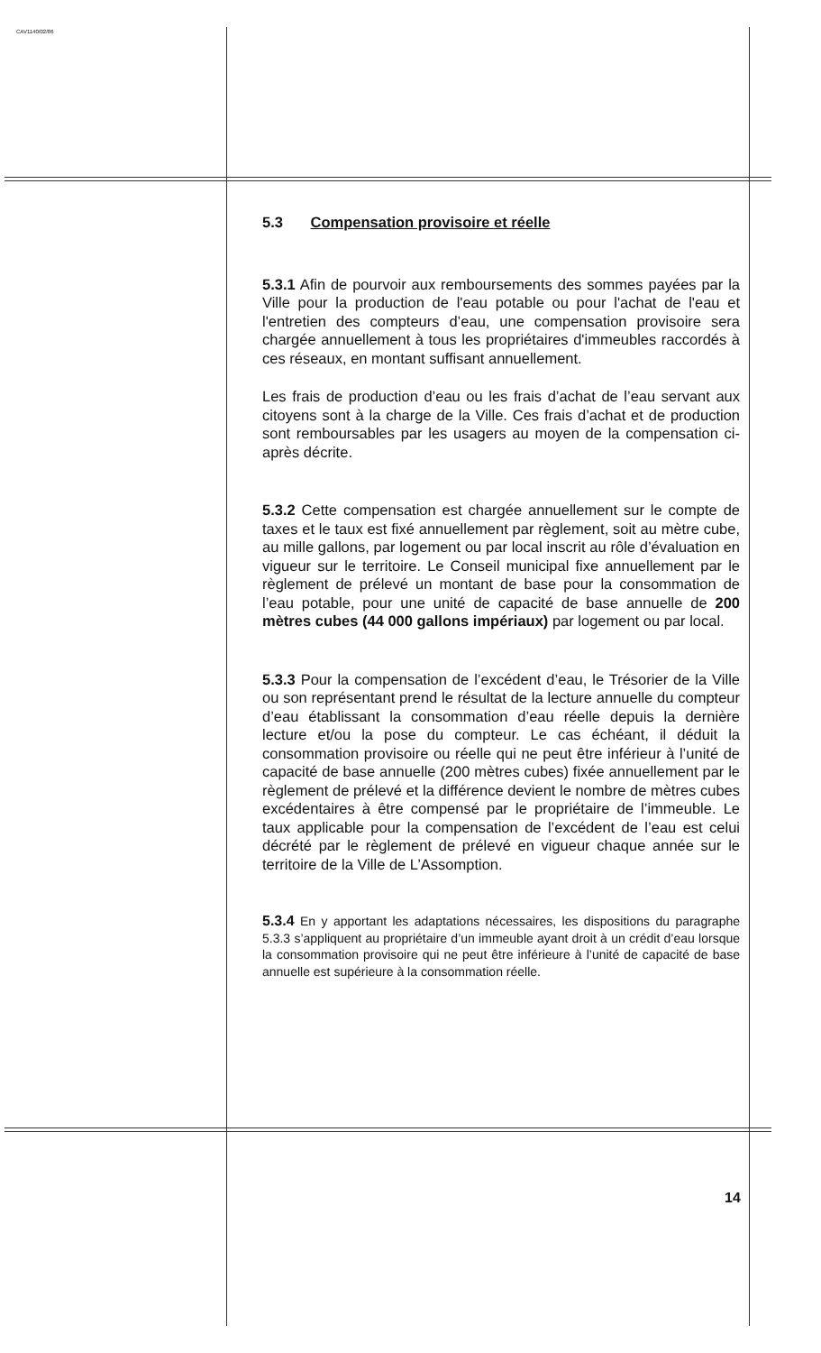CAV1140/02/86
5.3 Compensation provisoire et réelle
5.3.1 Afin de pourvoir aux remboursements des sommes payées par la Ville pour la production de l'eau potable ou pour l'achat de l'eau et l'entretien des compteurs d’eau, une compensation provisoire sera chargée annuellement à tous les propriétaires d'immeubles raccordés à ces réseaux, en montant suffisant annuellement.
Les frais de production d’eau ou les frais d’achat de l’eau servant aux citoyens sont à la charge de la Ville. Ces frais d’achat et de production sont remboursables par les usagers au moyen de la compensation ci-après décrite.
5.3.2 Cette compensation est chargée annuellement sur le compte de taxes et le taux est fixé annuellement par règlement, soit au mètre cube, au mille gallons, par logement ou par local inscrit au rôle d’évaluation en vigueur sur le territoire. Le Conseil municipal fixe annuellement par le règlement de prélevé un montant de base pour la consommation de l’eau potable, pour une unité de capacité de base annuelle de 200 mètres cubes (44 000 gallons impériaux) par logement ou par local.
5.3.3 Pour la compensation de l’excédent d’eau, le Trésorier de la Ville ou son représentant prend le résultat de la lecture annuelle du compteur d’eau établissant la consommation d’eau réelle depuis la dernière lecture et/ou la pose du compteur. Le cas échéant, il déduit la consommation provisoire ou réelle qui ne peut être inférieur à l’unité de capacité de base annuelle (200 mètres cubes) fixée annuellement par le règlement de prélevé et la différence devient le nombre de mètres cubes excédentaires à être compensé par le propriétaire de l’immeuble. Le taux applicable pour la compensation de l’excédent de l’eau est celui décrété par le règlement de prélevé en vigueur chaque année sur le territoire de la Ville de L’Assomption.
5.3.4 En y apportant les adaptations nécessaires, les dispositions du paragraphe 5.3.3 s’appliquent au propriétaire d’un immeuble ayant droit à un crédit d’eau lorsque la consommation provisoire qui ne peut être inférieure à l’unité de capacité de base annuelle est supérieure à la consommation réelle.
14